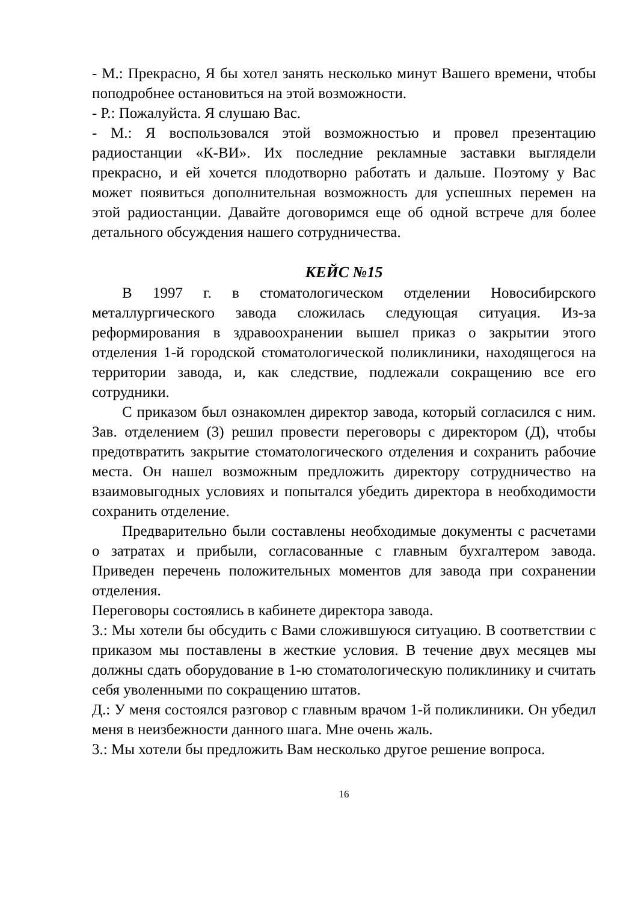- М.: Прекрасно, Я бы хотел занять несколько минут Вашего времени, чтобы поподробнее остановиться на этой возможности.
- Р.: Пожалуйста. Я слушаю Вас.
- М.: Я воспользовался этой возможностью и провел презентацию радиостанции «К-ВИ». Их последние рекламные заставки выглядели прекрасно, и ей хочется плодотворно работать и дальше. Поэтому у Вас может появиться дополнительная возможность для успешных перемен на этой радиостанции. Давайте договоримся еще об одной встрече для более детального обсуждения нашего сотрудничества.
КЕЙС №15
В 1997 г. в стоматологическом отделении Новосибирского металлургического завода сложилась следующая ситуация. Из-за реформирования в здравоохранении вышел приказ о закрытии этого отделения 1-й городской стоматологической поликлиники, находящегося на территории завода, и, как следствие, подлежали сокращению все его сотрудники.
С приказом был ознакомлен директор завода, который согласился с ним. Зав. отделением (3) решил провести переговоры с директором (Д), чтобы предотвратить закрытие стоматологического отделения и сохранить рабочие места. Он нашел возможным предложить директору сотрудничество на взаимовыгодных условиях и попытался убедить директора в необходимости сохранить отделение.
Предварительно были составлены необходимые документы с расчетами о затратах и прибыли, согласованные с главным бухгалтером завода. Приведен перечень положительных моментов для завода при сохранении отделения.
Переговоры состоялись в кабинете директора завода.
3.: Мы хотели бы обсудить с Вами сложившуюся ситуацию. В соответствии с приказом мы поставлены в жесткие условия. В течение двух месяцев мы должны сдать оборудование в 1-ю стоматологическую поликлинику и считать себя уволенными по сокращению штатов.
Д.: У меня состоялся разговор с главным врачом 1-й поликлиники. Он убедил меня в неизбежности данного шага. Мне очень жаль.
3.: Мы хотели бы предложить Вам несколько другое решение вопроса.
16